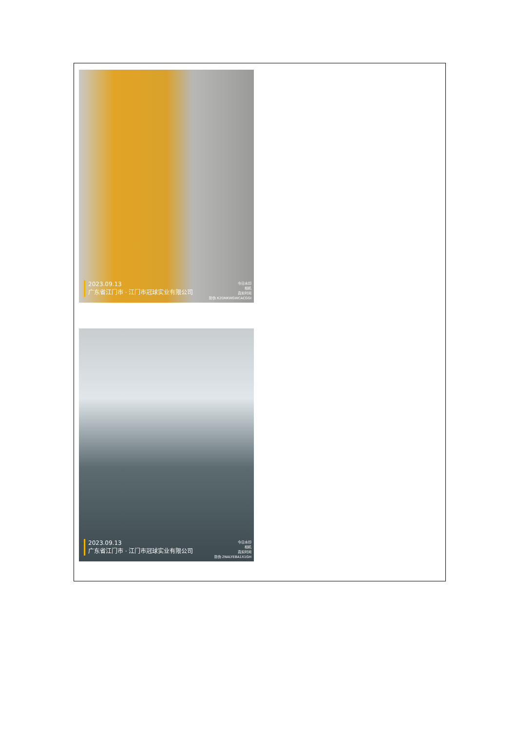2023.09.13
广东省江门市 · 江门市冠球实业有限公司
今日水印
相机
真实时间
防伪 K2DNKWGWCACGGI
2023.09.13
广东省江门市 · 江门市冠球实业有限公司
今日水印
相机
真实时间
防伪 2NALYEBA1X1GH